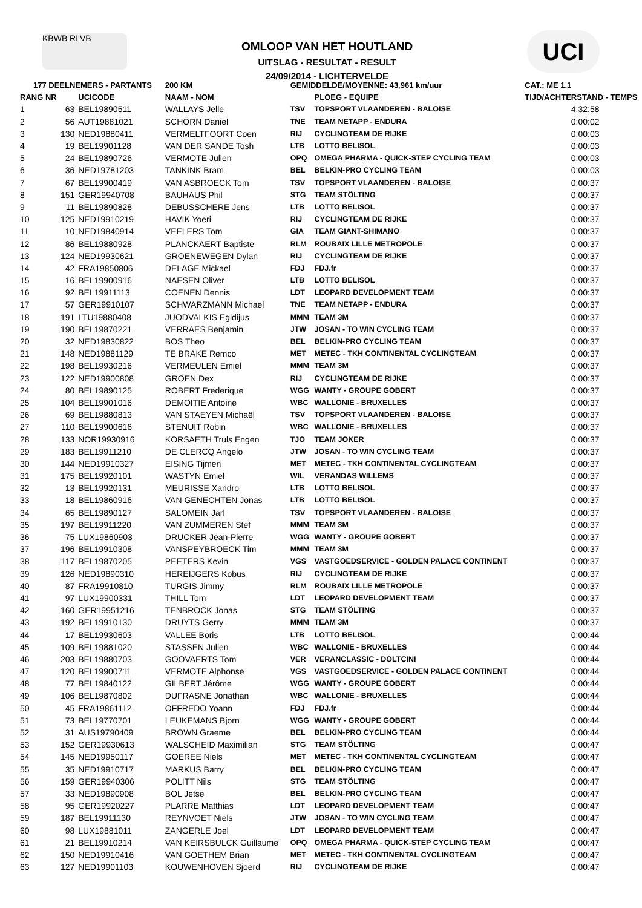KBWB RLVB
OMLOOP VAN HET HOUTLAND
UITSLAG - RESULTAT - RESULT
24/09/2014 - LICHTERVELDE
UCI
| 177 DEELNEMERS - PARTANTS | | | 200 KM | GEMIDDELDE/MOYENNE: 43,961 km/uur | | CAT.: ME 1.1 |
| --- | --- | --- | --- | --- | --- | --- |
| RANG NR | | UCICODE | NAAM - NOM | | PLOEG - EQUIPE | TIJD/ACHTERSTAND - TEMPS |
| 1 | 63 | BEL19890511 | WALLAYS Jelle | TSV | TOPSPORT VLAANDEREN - BALOISE | 4:32:58 |
| 2 | 56 | AUT19881021 | SCHORN Daniel | TNE | TEAM NETAPP - ENDURA | 0:00:02 |
| 3 | 130 | NED19880411 | VERMELTFOORT Coen | RIJ | CYCLINGTEAM DE RIJKE | 0:00:03 |
| 4 | 19 | BEL19901128 | VAN DER SANDE Tosh | LTB | LOTTO BELISOL | 0:00:03 |
| 5 | 24 | BEL19890726 | VERMOTE Julien | OPQ | OMEGA PHARMA - QUICK-STEP CYCLING TEAM | 0:00:03 |
| 6 | 36 | NED19781203 | TANKINK Bram | BEL | BELKIN-PRO CYCLING TEAM | 0:00:03 |
| 7 | 67 | BEL19900419 | VAN ASBROECK Tom | TSV | TOPSPORT VLAANDEREN - BALOISE | 0:00:37 |
| 8 | 151 | GER19940708 | BAUHAUS Phil | STG | TEAM STÖLTING | 0:00:37 |
| 9 | 11 | BEL19890828 | DEBUSSCHERE Jens | LTB | LOTTO BELISOL | 0:00:37 |
| 10 | 125 | NED19910219 | HAVIK Yoeri | RIJ | CYCLINGTEAM DE RIJKE | 0:00:37 |
| 11 | 10 | NED19840914 | VEELERS Tom | GIA | TEAM GIANT-SHIMANO | 0:00:37 |
| 12 | 86 | BEL19880928 | PLANCKAERT Baptiste | RLM | ROUBAIX LILLE METROPOLE | 0:00:37 |
| 13 | 124 | NED19930621 | GROENEWEGEN Dylan | RIJ | CYCLINGTEAM DE RIJKE | 0:00:37 |
| 14 | 42 | FRA19850806 | DELAGE Mickael | FDJ | FDJ.fr | 0:00:37 |
| 15 | 16 | BEL19900916 | NAESEN Oliver | LTB | LOTTO BELISOL | 0:00:37 |
| 16 | 92 | BEL19911113 | COENEN Dennis | LDT | LEOPARD DEVELOPMENT TEAM | 0:00:37 |
| 17 | 57 | GER19910107 | SCHWARZMANN Michael | TNE | TEAM NETAPP - ENDURA | 0:00:37 |
| 18 | 191 | LTU19880408 | JUODVALKIS Egidijus | MMM | TEAM 3M | 0:00:37 |
| 19 | 190 | BEL19870221 | VERRAES Benjamin | JTW | JOSAN - TO WIN CYCLING TEAM | 0:00:37 |
| 20 | 32 | NED19830822 | BOS Theo | BEL | BELKIN-PRO CYCLING TEAM | 0:00:37 |
| 21 | 148 | NED19881129 | TE BRAKE Remco | MET | METEC - TKH CONTINENTAL CYCLINGTEAM | 0:00:37 |
| 22 | 198 | BEL19930216 | VERMEULEN Emiel | MMM | TEAM 3M | 0:00:37 |
| 23 | 122 | NED19900808 | GROEN Dex | RIJ | CYCLINGTEAM DE RIJKE | 0:00:37 |
| 24 | 80 | BEL19890125 | ROBERT Frederique | WGG | WANTY - GROUPE GOBERT | 0:00:37 |
| 25 | 104 | BEL19901016 | DEMOITIE Antoine | WBC | WALLONIE - BRUXELLES | 0:00:37 |
| 26 | 69 | BEL19880813 | VAN STAEYEN Michaël | TSV | TOPSPORT VLAANDEREN - BALOISE | 0:00:37 |
| 27 | 110 | BEL19900616 | STENUIT Robin | WBC | WALLONIE - BRUXELLES | 0:00:37 |
| 28 | 133 | NOR19930916 | KORSAETH Truls Engen | TJO | TEAM JOKER | 0:00:37 |
| 29 | 183 | BEL19911210 | DE CLERCQ Angelo | JTW | JOSAN - TO WIN CYCLING TEAM | 0:00:37 |
| 30 | 144 | NED19910327 | EISING Tijmen | MET | METEC - TKH CONTINENTAL CYCLINGTEAM | 0:00:37 |
| 31 | 175 | BEL19920101 | WASTYN Emiel | WIL | VERANDAS WILLEMS | 0:00:37 |
| 32 | 13 | BEL19920131 | MEURISSE Xandro | LTB | LOTTO BELISOL | 0:00:37 |
| 33 | 18 | BEL19860916 | VAN GENECHTEN Jonas | LTB | LOTTO BELISOL | 0:00:37 |
| 34 | 65 | BEL19890127 | SALOMEIN Jarl | TSV | TOPSPORT VLAANDEREN - BALOISE | 0:00:37 |
| 35 | 197 | BEL19911220 | VAN ZUMMEREN Stef | MMM | TEAM 3M | 0:00:37 |
| 36 | 75 | LUX19860903 | DRUCKER Jean-Pierre | WGG | WANTY - GROUPE GOBERT | 0:00:37 |
| 37 | 196 | BEL19910308 | VANSPEYBROECK Tim | MMM | TEAM 3M | 0:00:37 |
| 38 | 117 | BEL19870205 | PEETERS Kevin | VGS | VASTGOEDSERVICE - GOLDEN PALACE CONTINENT | 0:00:37 |
| 39 | 126 | NED19890310 | HEREIJGERS Kobus | RIJ | CYCLINGTEAM DE RIJKE | 0:00:37 |
| 40 | 87 | FRA19910810 | TURGIS Jimmy | RLM | ROUBAIX LILLE METROPOLE | 0:00:37 |
| 41 | 97 | LUX19900331 | THILL Tom | LDT | LEOPARD DEVELOPMENT TEAM | 0:00:37 |
| 42 | 160 | GER19951216 | TENBROCK Jonas | STG | TEAM STÖLTING | 0:00:37 |
| 43 | 192 | BEL19910130 | DRUYTS Gerry | MMM | TEAM 3M | 0:00:37 |
| 44 | 17 | BEL19930603 | VALLEE Boris | LTB | LOTTO BELISOL | 0:00:44 |
| 45 | 109 | BEL19881020 | STASSEN Julien | WBC | WALLONIE - BRUXELLES | 0:00:44 |
| 46 | 203 | BEL19880703 | GOOVAERTS Tom | VER | VERANCLASSIC - DOLTCINI | 0:00:44 |
| 47 | 120 | BEL19900711 | VERMOTE Alphonse | VGS | VASTGOEDSERVICE - GOLDEN PALACE CONTINENT | 0:00:44 |
| 48 | 77 | BEL19840122 | GILBERT Jérôme | WGG | WANTY - GROUPE GOBERT | 0:00:44 |
| 49 | 106 | BEL19870802 | DUFRASNE Jonathan | WBC | WALLONIE - BRUXELLES | 0:00:44 |
| 50 | 45 | FRA19861112 | OFFREDO Yoann | FDJ | FDJ.fr | 0:00:44 |
| 51 | 73 | BEL19770701 | LEUKEMANS Bjorn | WGG | WANTY - GROUPE GOBERT | 0:00:44 |
| 52 | 31 | AUS19790409 | BROWN Graeme | BEL | BELKIN-PRO CYCLING TEAM | 0:00:44 |
| 53 | 152 | GER19930613 | WALSCHEID Maximilian | STG | TEAM STÖLTING | 0:00:47 |
| 54 | 145 | NED19950117 | GOEREE Niels | MET | METEC - TKH CONTINENTAL CYCLINGTEAM | 0:00:47 |
| 55 | 35 | NED19910717 | MARKUS Barry | BEL | BELKIN-PRO CYCLING TEAM | 0:00:47 |
| 56 | 159 | GER19940306 | POLITT Nils | STG | TEAM STÖLTING | 0:00:47 |
| 57 | 33 | NED19890908 | BOL Jetse | BEL | BELKIN-PRO CYCLING TEAM | 0:00:47 |
| 58 | 95 | GER19920227 | PLARRE Matthias | LDT | LEOPARD DEVELOPMENT TEAM | 0:00:47 |
| 59 | 187 | BEL19911130 | REYNVOET Niels | JTW | JOSAN - TO WIN CYCLING TEAM | 0:00:47 |
| 60 | 98 | LUX19881011 | ZANGERLE Joel | LDT | LEOPARD DEVELOPMENT TEAM | 0:00:47 |
| 61 | 21 | BEL19910214 | VAN KEIRSBULCK Guillaume | OPQ | OMEGA PHARMA - QUICK-STEP CYCLING TEAM | 0:00:47 |
| 62 | 150 | NED19910416 | VAN GOETHEM Brian | MET | METEC - TKH CONTINENTAL CYCLINGTEAM | 0:00:47 |
| 63 | 127 | NED19901103 | KOUWENHOVEN Sjoerd | RIJ | CYCLINGTEAM DE RIJKE | 0:00:47 |